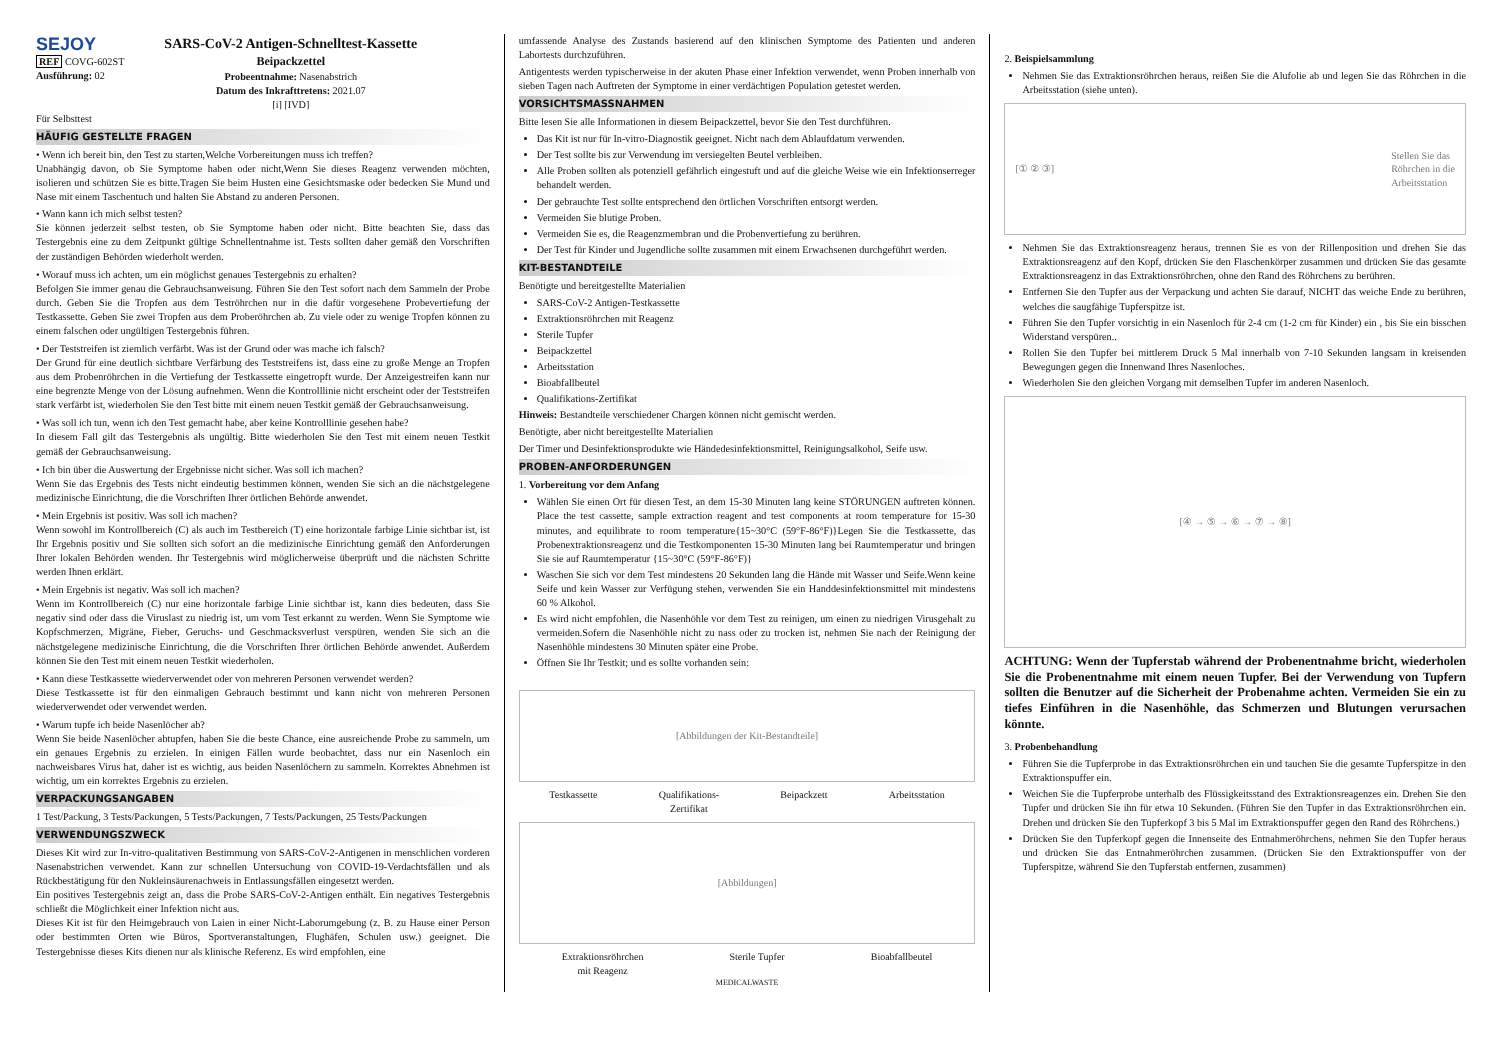SEJOY
REF COVG-602ST
Ausführung: 02
SARS-CoV-2 Antigen-Schnelltest-Kassette
Beipackzettel
Probeentnahme: Nasenabstrich
Datum des Inkrafttretens: 2021.07
[i] [IVD]
Für Selbsttest
HÄUFIG GESTELLTE FRAGEN
• Wenn ich bereit bin, den Test zu starten,Welche Vorbereitungen muss ich treffen?
Unabhängig davon, ob Sie Symptome haben oder nicht,Wenn Sie dieses Reagenz verwenden möchten, isolieren und schützen Sie es bitte.Tragen Sie beim Husten eine Gesichtsmaske oder bedecken Sie Mund und Nase mit einem Taschentuch und halten Sie Abstand zu anderen Personen.
• Wann kann ich mich selbst testen?
Sie können jederzeit selbst testen, ob Sie Symptome haben oder nicht. Bitte beachten Sie, dass das Testergebnis eine zu dem Zeitpunkt gültige Schnellentnahme ist. Tests sollten daher gemäß den Vorschriften der zuständigen Behörden wiederholt werden.
• Worauf muss ich achten, um ein möglichst genaues Testergebnis zu erhalten?
Befolgen Sie immer genau die Gebrauchsanweisung. Führen Sie den Test sofort nach dem Sammeln der Probe durch. Geben Sie die Tropfen aus dem Teströhrchen nur in die dafür vorgesehene Probevertiefung der Testkassette. Geben Sie zwei Tropfen aus dem Proberöhrchen ab. Zu viele oder zu wenige Tropfen können zu einem falschen oder ungültigen Testergebnis führen.
• Der Teststreifen ist ziemlich verfärbt. Was ist der Grund oder was mache ich falsch?
Der Grund für eine deutlich sichtbare Verfärbung des Teststreifens ist, dass eine zu große Menge an Tropfen aus dem Probenröhrchen in die Vertiefung der Testkassette eingetropft wurde. Der Anzeigestreifen kann nur eine begrenzte Menge von der Lösung aufnehmen. Wenn die Kontrolllinie nicht erscheint oder der Teststreifen stark verfärbt ist, wiederholen Sie den Test bitte mit einem neuen Testkit gemäß der Gebrauchsanweisung.
• Was soll ich tun, wenn ich den Test gemacht habe, aber keine Kontrolllinie gesehen habe?
In diesem Fall gilt das Testergebnis als ungültig. Bitte wiederholen Sie den Test mit einem neuen Testkit gemäß der Gebrauchsanweisung.
• Ich bin über die Auswertung der Ergebnisse nicht sicher. Was soll ich machen?
Wenn Sie das Ergebnis des Tests nicht eindeutig bestimmen können, wenden Sie sich an die nächstgelegene medizinische Einrichtung, die die Vorschriften Ihrer örtlichen Behörde anwendet.
• Mein Ergebnis ist positiv. Was soll ich machen?
Wenn sowohl im Kontrollbereich (C) als auch im Testbereich (T) eine horizontale farbige Linie sichtbar ist, ist Ihr Ergebnis positiv und Sie sollten sich sofort an die medizinische Einrichtung gemäß den Anforderungen Ihrer lokalen Behörden wenden. Ihr Testergebnis wird möglicherweise überprüft und die nächsten Schritte werden Ihnen erklärt.
• Mein Ergebnis ist negativ. Was soll ich machen?
Wenn im Kontrollbereich (C) nur eine horizontale farbige Linie sichtbar ist, kann dies bedeuten, dass Sie negativ sind oder dass die Viruslast zu niedrig ist, um vom Test erkannt zu werden. Wenn Sie Symptome wie Kopfschmerzen, Migräne, Fieber, Geruchs- und Geschmacksverlust verspüren, wenden Sie sich an die nächstgelegene medizinische Einrichtung, die die Vorschriften Ihrer örtlichen Behörde anwendet. Außerdem können Sie den Test mit einem neuen Testkit wiederholen.
• Kann diese Testkassette wiederverwendet oder von mehreren Personen verwendet werden?
Diese Testkassette ist für den einmaligen Gebrauch bestimmt und kann nicht von mehreren Personen wiederverwendet oder verwendet werden.
• Warum tupfe ich beide Nasenlöcher ab?
Wenn Sie beide Nasenlöcher abtupfen, haben Sie die beste Chance, eine ausreichende Probe zu sammeln, um ein genaues Ergebnis zu erzielen. In einigen Fällen wurde beobachtet, dass nur ein Nasenloch ein nachweisbares Virus hat, daher ist es wichtig, aus beiden Nasenlöchern zu sammeln. Korrektes Abnehmen ist wichtig, um ein korrektes Ergebnis zu erzielen.
VERPACKUNGSANGABEN
1 Test/Packung, 3 Tests/Packungen, 5 Tests/Packungen, 7 Tests/Packungen, 25 Tests/Packungen
VERWENDUNGSZWECK
Dieses Kit wird zur In-vitro-qualitativen Bestimmung von SARS-CoV-2-Antigenen in menschlichen vorderen Nasenabstrichen verwendet. Kann zur schnellen Untersuchung von COVID-19-Verdachtsfällen und als Rückbestätigung für den Nukleinsäurenachweis in Entlassungsfällen eingesetzt werden.
Ein positives Testergebnis zeigt an, dass die Probe SARS-CoV-2-Antigen enthält. Ein negatives Testergebnis schließt die Möglichkeit einer Infektion nicht aus.
Dieses Kit ist für den Heimgebrauch von Laien in einer Nicht-Laborumgebung (z. B. zu Hause einer Person oder bestimmten Orten wie Büros, Sportveranstaltungen, Flughäfen, Schulen usw.) geeignet. Die Testergebnisse dieses Kits dienen nur als klinische Referenz. Es wird empfohlen, eine
umfassende Analyse des Zustands basierend auf den klinischen Symptome des Patienten und anderen Labortests durchzuführen.
Antigentests werden typischerweise in der akuten Phase einer Infektion verwendet, wenn Proben innerhalb von sieben Tagen nach Auftreten der Symptome in einer verdächtigen Population getestet werden.
VORSICHTSMASSNAHMEN
Bitte lesen Sie alle Informationen in diesem Beipackzettel, bevor Sie den Test durchführen.
Das Kit ist nur für In-vitro-Diagnostik geeignet. Nicht nach dem Ablaufdatum verwenden.
Der Test sollte bis zur Verwendung im versiegelten Beutel verbleiben.
Alle Proben sollten als potenziell gefährlich eingestuft und auf die gleiche Weise wie ein Infektionserreger behandelt werden.
Der gebrauchte Test sollte entsprechend den örtlichen Vorschriften entsorgt werden.
Vermeiden Sie blutige Proben.
Vermeiden Sie es, die Reagenzmembran und die Probenvertiefung zu berühren.
Der Test für Kinder und Jugendliche sollte zusammen mit einem Erwachsenen durchgeführt werden.
KIT-BESTANDTEILE
Benötigte und bereitgestellte Materialien
SARS-CoV-2 Antigen-Testkassette
Extraktionsröhrchen mit Reagenz
Sterile Tupfer
Beipackzettel
Arbeitsstation
Bioabfallbeutel
Qualifikations-Zertifikat
Hinweis: Bestandteile verschiedener Chargen können nicht gemischt werden.
Benötigte, aber nicht bereitgestellte Materialien
Der Timer und Desinfektionsprodukte wie Händedesinfektionsmittel, Reinigungsalkohol, Seife usw.
PROBEN-ANFORDERUNGEN
1. Vorbereitung vor dem Anfang
Wählen Sie einen Ort für diesen Test, an dem 15-30 Minuten lang keine STÖRUNGEN auftreten können. Place the test cassette, sample extraction reagent and test components at room temperature for 15-30 minutes, and equilibrate to room temperature{15~30°C (59°F-86°F)}Legen Sie die Testkassette, das Probenextraktionsreagenz und die Testkomponenten 15-30 Minuten lang bei Raumtemperatur und bringen Sie sie auf Raumtemperatur {15~30°C (59°F-86°F)}
Waschen Sie sich vor dem Test mindestens 20 Sekunden lang die Hände mit Wasser und Seife.Wenn keine Seife und kein Wasser zur Verfügung stehen, verwenden Sie ein Handdesinfektionsmittel mit mindestens 60 % Alkohol.
Es wird nicht empfohlen, die Nasenhöhle vor dem Test zu reinigen, um einen zu niedrigen Virusgehalt zu vermeiden.Sofern die Nasenhöhle nicht zu nass oder zu trocken ist, nehmen Sie nach der Reinigung der Nasenhöhle mindestens 30 Minuten später eine Probe.
Öffnen Sie Ihr Testkit; und es sollte vorhanden sein:
[Abbildungen der Kit-Bestandteile]
Testkassette Qualifikations-
Zertifikat Beipackzett Arbeitsstation
[Abbildungen]
Extraktionsröhrchen
mit Reagenz Sterile Tupfer Bioabfallbeutel
MEDICALWASTE
2. Beispielsammlung
Nehmen Sie das Extraktionsröhrchen heraus, reißen Sie die Alufolie ab und legen Sie das Röhrchen in die Arbeitsstation (siehe unten).
[① ② ③] Stellen Sie das
Röhrchen in die
Arbeitsstation
Nehmen Sie das Extraktionsreagenz heraus, trennen Sie es von der Rillenposition und drehen Sie das Extraktionsreagenz auf den Kopf, drücken Sie den Flaschenkörper zusammen und drücken Sie das gesamte Extraktionsreagenz in das Extraktionsröhrchen, ohne den Rand des Röhrchens zu berühren.
Entfernen Sie den Tupfer aus der Verpackung und achten Sie darauf, NICHT das weiche Ende zu berühren, welches die saugfähige Tupferspitze ist.
Führen Sie den Tupfer vorsichtig in ein Nasenloch für 2-4 cm (1-2 cm für Kinder) ein , bis Sie ein bisschen Widerstand verspüren..
Rollen Sie den Tupfer bei mittlerem Druck 5 Mal innerhalb von 7-10 Sekunden langsam in kreisenden Bewegungen gegen die Innenwand Ihres Nasenloches.
Wiederholen Sie den gleichen Vorgang mit demselben Tupfer im anderen Nasenloch.
[④ → ⑤ → ⑥ → ⑦ → ⑧]
ACHTUNG: Wenn der Tupferstab während der Probenentnahme bricht, wiederholen Sie die Probenentnahme mit einem neuen Tupfer. Bei der Verwendung von Tupfern sollten die Benutzer auf die Sicherheit der Probenahme achten. Vermeiden Sie ein zu tiefes Einführen in die Nasenhöhle, das Schmerzen und Blutungen verursachen könnte.
3. Probenbehandlung
Führen Sie die Tupferprobe in das Extraktionsröhrchen ein und tauchen Sie die gesamte Tupferspitze in den Extraktionspuffer ein.
Weichen Sie die Tupferprobe unterhalb des Flüssigkeitsstand des Extraktionsreagenzes ein. Drehen Sie den Tupfer und drücken Sie ihn für etwa 10 Sekunden. (Führen Sie den Tupfer in das Extraktionsröhrchen ein. Drehen und drücken Sie den Tupferkopf 3 bis 5 Mal im Extraktionspuffer gegen den Rand des Röhrchens.)
Drücken Sie den Tupferkopf gegen die Innenseite des Entnahmeröhrchens, nehmen Sie den Tupfer heraus und drücken Sie das Entnahmeröhrchen zusammen. (Drücken Sie den Extraktionspuffer von der Tupferspitze, während Sie den Tupferstab entfernen, zusammen)